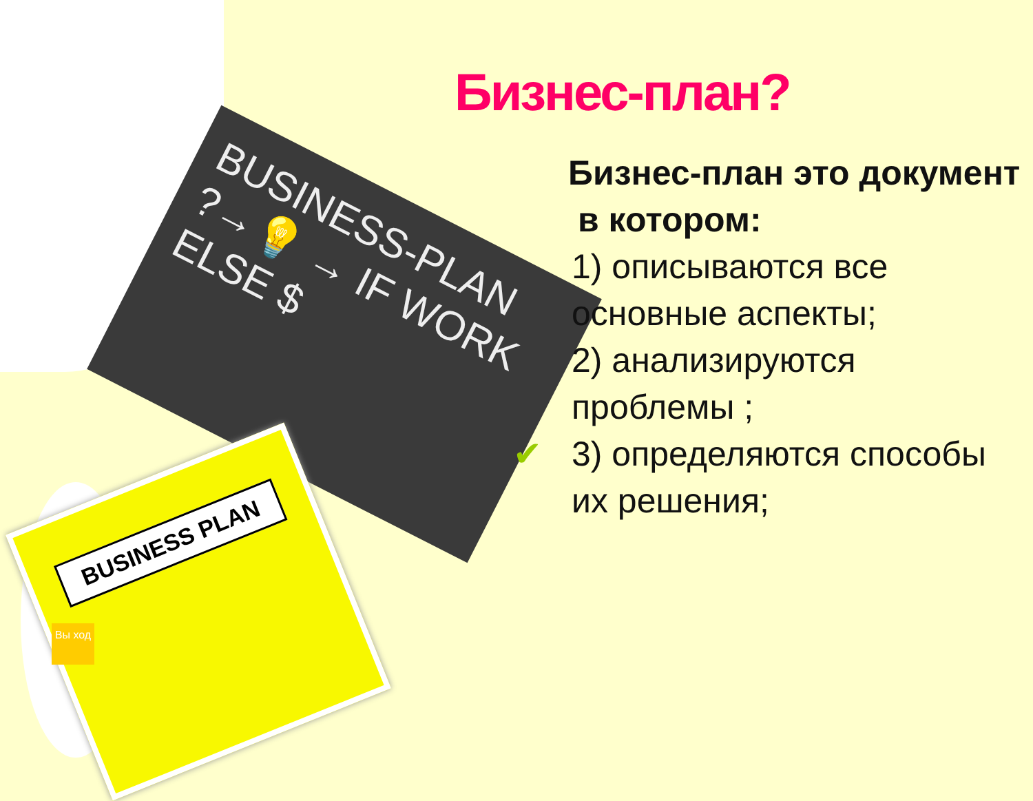BUSINESS-PLAN
?→💡 → IF WORK
ELSE $
BUSINESS PLAN
Вы ход
Бизнес-план?
Бизнес-план это документ
в котором:
1) описываются все основные аспекты;
2) анализируются проблемы ;
✔3) определяются способы их решения;